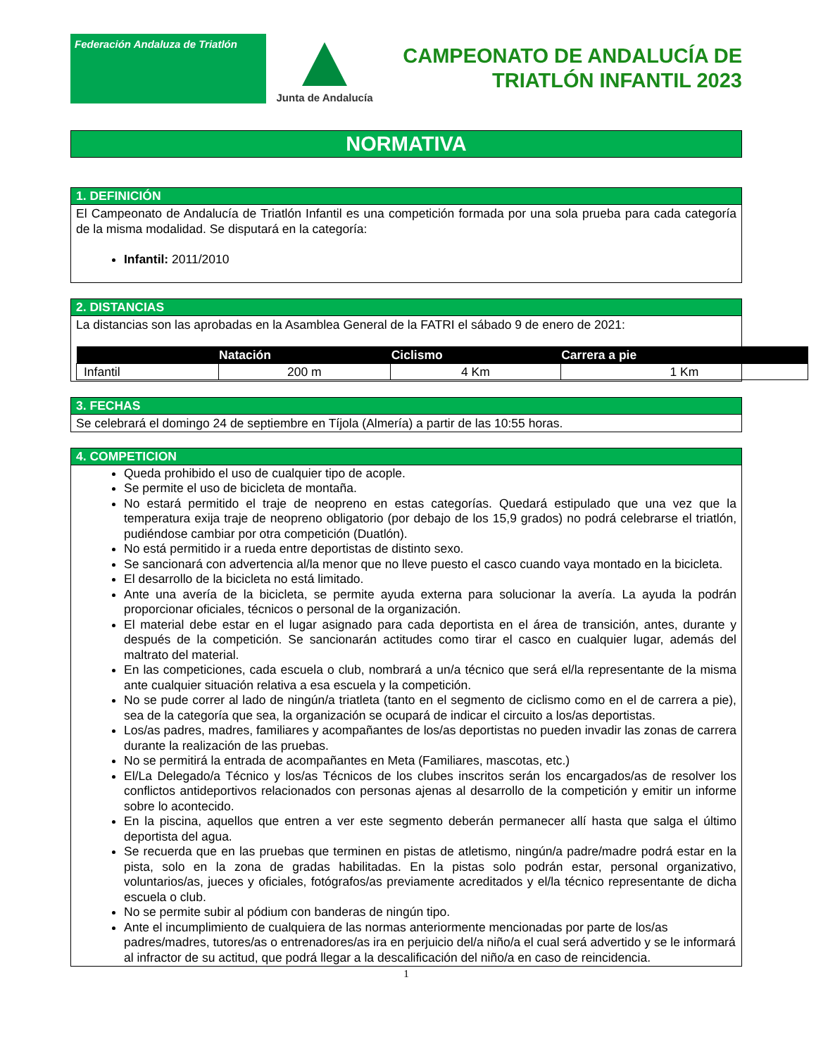Federación Andaluza de Triatlón
Junta de Andalucía
CAMPEONATO DE ANDALUCÍA DE
TRIATLÓN INFANTIL 2023
NORMATIVA
1. DEFINICIÓN
El Campeonato de Andalucía de Triatlón Infantil es una competición formada por una sola prueba para cada categoría de la misma modalidad. Se disputará en la categoría:
Infantil: 2011/2010
2. DISTANCIAS
La distancias son las aprobadas en la Asamblea General de la FATRI el sábado 9 de enero de 2021:
| | Natación | Ciclismo | Carrera a pie |
| --- | --- | --- | --- |
| Infantil | 200 m | 4 Km | 1 Km |
3. FECHAS
Se celebrará el domingo 24 de septiembre en Tíjola (Almería) a partir de las 10:55 horas.
4. COMPETICION
Queda prohibido el uso de cualquier tipo de acople.
Se permite el uso de bicicleta de montaña.
No estará permitido el traje de neopreno en estas categorías. Quedará estipulado que una vez que la temperatura exija traje de neopreno obligatorio (por debajo de los 15,9 grados) no podrá celebrarse el triatlón, pudiéndose cambiar por otra competición (Duatlón).
No está permitido ir a rueda entre deportistas de distinto sexo.
Se sancionará con advertencia al/la menor que no lleve puesto el casco cuando vaya montado en la bicicleta.
El desarrollo de la bicicleta no está limitado.
Ante una avería de la bicicleta, se permite ayuda externa para solucionar la avería. La ayuda la podrán proporcionar oficiales, técnicos o personal de la organización.
El material debe estar en el lugar asignado para cada deportista en el área de transición, antes, durante y después de la competición. Se sancionarán actitudes como tirar el casco en cualquier lugar, además del maltrato del material.
En las competiciones, cada escuela o club, nombrará a un/a técnico que será el/la representante de la misma ante cualquier situación relativa a esa escuela y la competición.
No se pude correr al lado de ningún/a triatleta (tanto en el segmento de ciclismo como en el de carrera a pie), sea de la categoría que sea, la organización se ocupará de indicar el circuito a los/as deportistas.
Los/as padres, madres, familiares y acompañantes de los/as deportistas no pueden invadir las zonas de carrera durante la realización de las pruebas.
No se permitirá la entrada de acompañantes en Meta (Familiares, mascotas, etc.)
El/La Delegado/a Técnico y los/as Técnicos de los clubes inscritos serán los encargados/as de resolver los conflictos antideportivos relacionados con personas ajenas al desarrollo de la competición y emitir un informe sobre lo acontecido.
En la piscina, aquellos que entren a ver este segmento deberán permanecer allí hasta que salga el último deportista del agua.
Se recuerda que en las pruebas que terminen en pistas de atletismo, ningún/a padre/madre podrá estar en la pista, solo en la zona de gradas habilitadas. En la pistas solo podrán estar, personal organizativo, voluntarios/as, jueces y oficiales, fotógrafos/as previamente acreditados y el/la técnico representante de dicha escuela o club.
No se permite subir al pódium con banderas de ningún tipo.
Ante el incumplimiento de cualquiera de las normas anteriormente mencionadas por parte de los/as padres/madres, tutores/as o entrenadores/as ira en perjuicio del/a niño/a el cual será advertido y se le informará al infractor de su actitud, que podrá llegar a la descalificación del niño/a en caso de reincidencia.
1